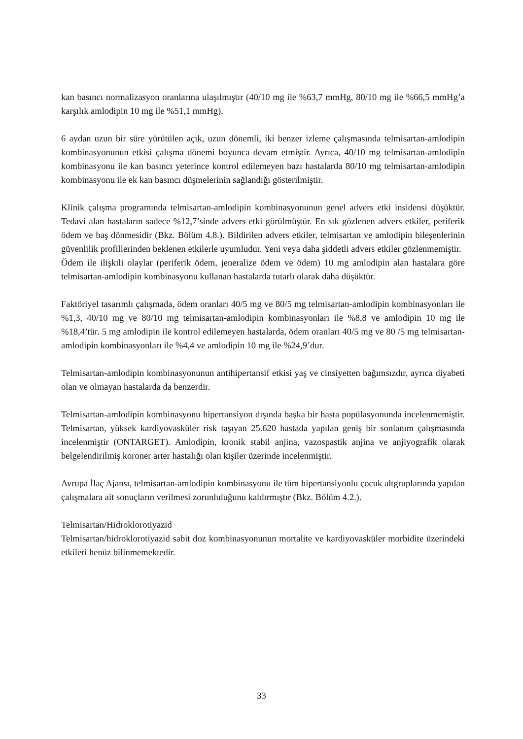kan basıncı normalizasyon oranlarına ulaşılmıştır (40/10 mg ile %63,7 mmHg, 80/10 mg ile %66,5 mmHg’a karşılık amlodipin 10 mg ile %51,1 mmHg).
6 aydan uzun bir süre yürütülen açık, uzun dönemli, iki benzer izleme çalışmasında telmisartan-amlodipin kombinasyonunun etkisi çalışma dönemi boyunca devam etmiştir. Ayrıca, 40/10 mg telmisartan-amlodipin kombinasyonu ile kan basıncı yeterince kontrol edilemeyen bazı hastalarda 80/10 mg telmisartan-amlodipin kombinasyonu ile ek kan basıncı düşmelerinin sağlandığı gösterilmiştir.
Klinik çalışma programında telmisartan-amlodipin kombinasyonunun genel advers etki insidensi düşüktür. Tedavi alan hastaların sadece %12,7’sinde advers etki görülmüştür. En sık gözlenen advers etkiler, periferik ödem ve baş dönmesidir (Bkz. Bölüm 4.8.). Bildirilen advers etkiler, telmisartan ve amlodipin bileşenlerinin güvenlilik profillerinden beklenen etkilerle uyumludur. Yeni veya daha şiddetli advers etkiler gözlenmemiştir.
Ödem ile ilişkili olaylar (periferik ödem, jeneralize ödem ve ödem) 10 mg amlodipin alan hastalara göre telmisartan-amlodipin kombinasyonu kullanan hastalarda tutarlı olarak daha düşüktür.
Faktöriyel tasarımlı çalışmada, ödem oranları 40/5 mg ve 80/5 mg telmisartan-amlodipin kombinasyonları ile %1,3, 40/10 mg ve 80/10 mg telmisartan-amlodipin kombinasyonları ile %8,8 ve amlodipin 10 mg ile %18,4’tür. 5 mg amlodipin ile kontrol edilemeyen hastalarda, ödem oranları 40/5 mg ve 80 /5 mg telmisartan-amlodipin kombinasyonları ile %4,4 ve amlodipin 10 mg ile %24,9’dur.
Telmisartan-amlodipin kombinasyonunun antihipertansif etkisi yaş ve cinsiyetten bağımsızdır, ayrıca diyabeti olan ve olmayan hastalarda da benzerdir.
Telmisartan-amlodipin kombinasyonu hipertansiyon dışında başka bir hasta popülasyonunda incelenmemiştir. Telmisartan, yüksek kardiyovasküler risk taşıyan 25.620 hastada yapılan geniş bir sonlanım çalışmasında incelenmiştir (ONTARGET). Amlodipin, kronik stabil anjina, vazospastik anjina ve anjiyografik olarak belgelendirilmiş koroner arter hastalığı olan kişiler üzerinde incelenmiştir.
Avrupa İlaç Ajansı, telmisartan-amlodipin kombinasyonu ile tüm hipertansiyonlu çocuk altgruplarında yapılan çalışmalara ait sonuçların verilmesi zorunluluğunu kaldırmıştır (Bkz. Bölüm 4.2.).
Telmisartan/Hidroklorotiyazid
Telmisartan/hidroklorotiyazid sabit doz kombinasyonunun mortalite ve kardiyovasküler morbidite üzerindeki etkileri henüz bilinmemektedir.
33